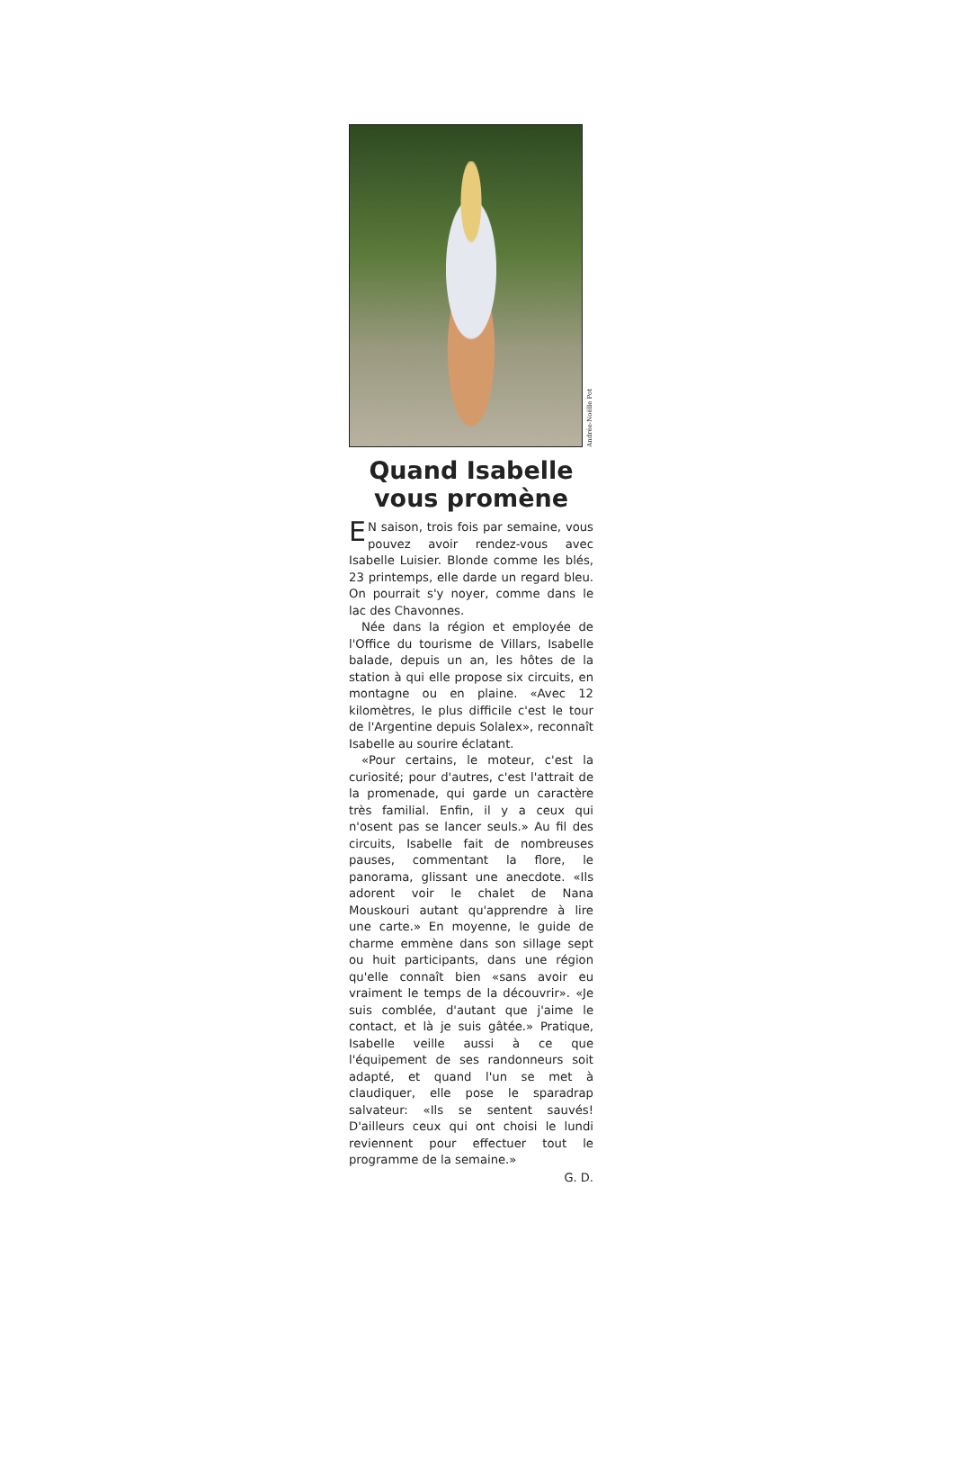Andrée-Noëlle Pot
Quand Isabelle vous promène
EN saison, trois fois par semaine, vous pouvez avoir rendez-vous avec Isabelle Luisier. Blonde comme les blés, 23 printemps, elle darde un regard bleu. On pourrait s'y noyer, comme dans le lac des Chavonnes.
Née dans la région et employée de l'Office du tourisme de Villars, Isabelle balade, depuis un an, les hôtes de la station à qui elle propose six circuits, en montagne ou en plaine. «Avec 12 kilomètres, le plus difficile c'est le tour de l'Argentine depuis Solalex», reconnaît Isabelle au sourire éclatant.
«Pour certains, le moteur, c'est la curiosité; pour d'autres, c'est l'attrait de la promenade, qui garde un caractère très familial. Enfin, il y a ceux qui n'osent pas se lancer seuls.» Au fil des circuits, Isabelle fait de nombreuses pauses, commentant la flore, le panorama, glissant une anecdote. «Ils adorent voir le chalet de Nana Mouskouri autant qu'apprendre à lire une carte.» En moyenne, le guide de charme emmène dans son sillage sept ou huit participants, dans une région qu'elle connaît bien «sans avoir eu vraiment le temps de la découvrir». «Je suis comblée, d'autant que j'aime le contact, et là je suis gâtée.» Pratique, Isabelle veille aussi à ce que l'équipement de ses randonneurs soit adapté, et quand l'un se met à claudiquer, elle pose le sparadrap salvateur: «Ils se sentent sauvés! D'ailleurs ceux qui ont choisi le lundi reviennent pour effectuer tout le programme de la semaine.»
G. D.